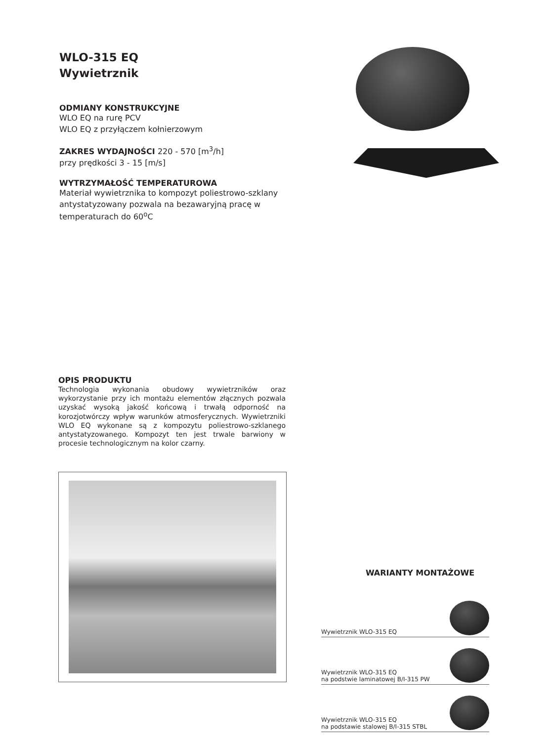WLO-315 EQ
Wywietrznik
ODMIANY KONSTRUKCYJNE
WLO EQ na rurę PCV
WLO EQ z przyłączem kołnierzowym
ZAKRES WYDAJNOŚCI 220 - 570 [m<sup>3</sup>/h]
przy prędkości 3 - 15 [m/s]
WYTRZYMAŁOŚĆ TEMPERATUROWA
Materiał wywietrznika to kompozyt poliestrowo-szklany antystatyzowany pozwala na bezawaryjną pracę w temperaturach do 60<sup>o</sup>C
OPIS PRODUKTU
Technologia wykonania obudowy wywietrzników oraz wykorzystanie przy ich montażu elementów złącznych pozwala uzyskać wysoką jakość końcową i trwałą odporność na korozjotwórczy wpływ warunków atmosferycznych. Wywietrzniki WLO EQ wykonane są z kompozytu poliestrowo-szklanego antystatyzowanego. Kompozyt ten jest trwale barwiony w procesie technologicznym na kolor czarny.
WARIANTY MONTAŻOWE
Wywietrznik WLO-315 EQ
Wywietrznik WLO-315 EQ
na podstwie laminatowej B/I-315 PW
Wywietrznik WLO-315 EQ
na podstawie stalowej B/I-315 STBL